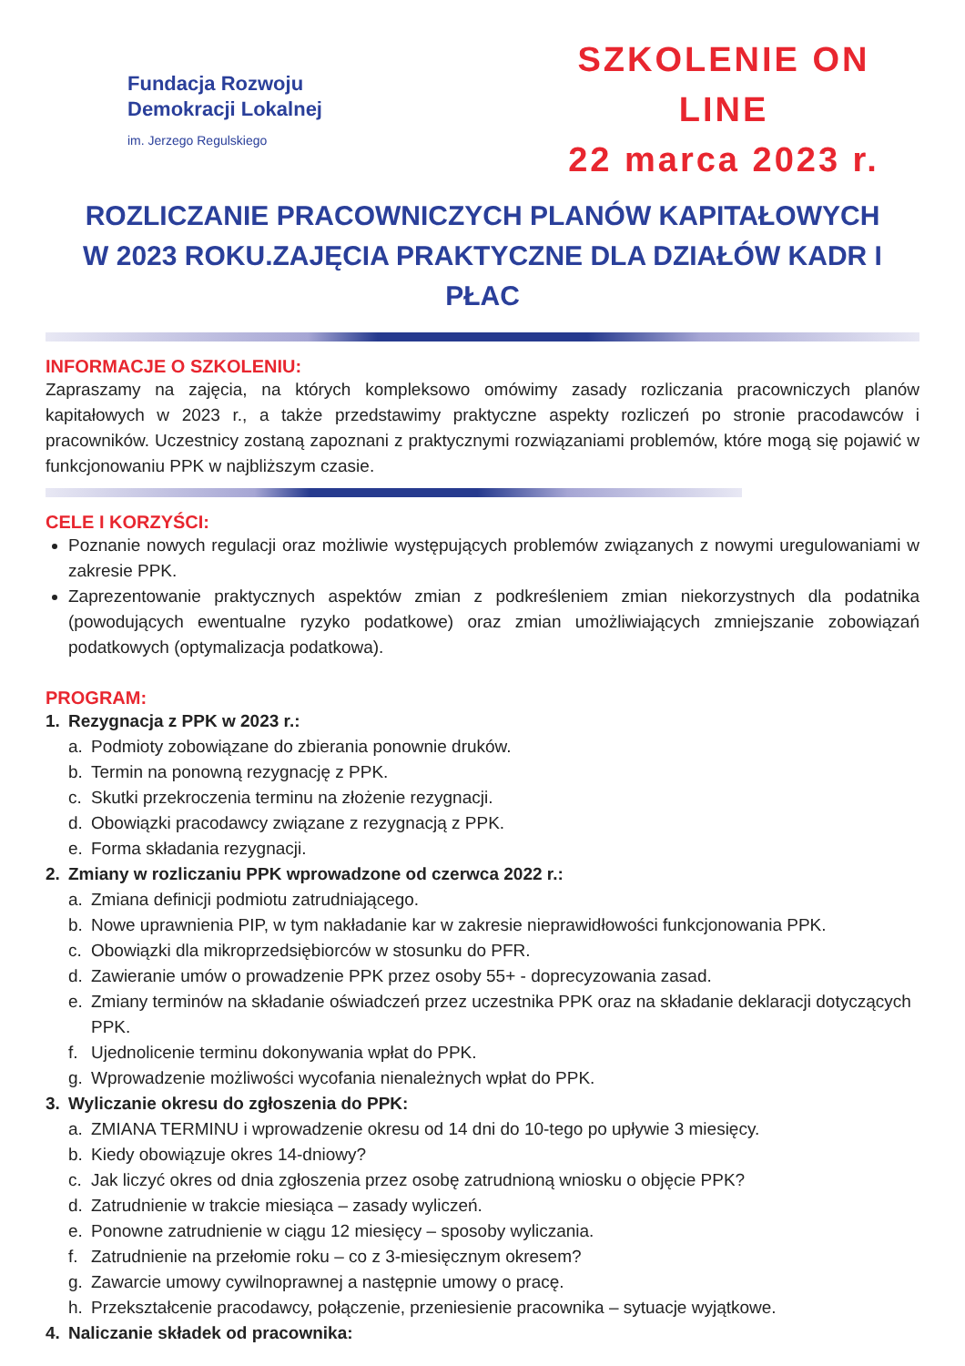Fundacja Rozwoju
Demokracji Lokalnej
im. Jerzego Regulskiego
SZKOLENIE ON LINE
22 marca 2023 r.
ROZLICZANIE PRACOWNICZYCH PLANÓW KAPITAŁOWYCH
W 2023 ROKU.ZAJĘCIA PRAKTYCZNE DLA DZIAŁÓW KADR I PŁAC
INFORMACJE O SZKOLENIU:
Zapraszamy na zajęcia, na których kompleksowo omówimy zasady rozliczania pracowniczych planów kapitałowych w 2023 r., a także przedstawimy praktyczne aspekty rozliczeń po stronie pracodawców i pracowników. Uczestnicy zostaną zapoznani z praktycznymi rozwiązaniami problemów, które mogą się pojawić w funkcjonowaniu PPK w najbliższym czasie.
CELE I KORZYŚCI:
Poznanie nowych regulacji oraz możliwie występujących problemów związanych z nowymi uregulowaniami w zakresie PPK.
Zaprezentowanie praktycznych aspektów zmian z podkreśleniem zmian niekorzystnych dla podatnika (powodujących ewentualne ryzyko podatkowe) oraz zmian umożliwiających zmniejszanie zobowiązań podatkowych (optymalizacja podatkowa).
PROGRAM:
1. Rezygnacja z PPK w 2023 r.:
a. Podmioty zobowiązane do zbierania ponownie druków.
b. Termin na ponowną rezygnację z PPK.
c. Skutki przekroczenia terminu na złożenie rezygnacji.
d. Obowiązki pracodawcy związane z rezygnacją z PPK.
e. Forma składania rezygnacji.
2. Zmiany w rozliczaniu PPK wprowadzone od czerwca 2022 r.:
a. Zmiana definicji podmiotu zatrudniającego.
b. Nowe uprawnienia PIP, w tym nakładanie kar w zakresie nieprawidłowości funkcjonowania PPK.
c. Obowiązki dla mikroprzedsiębiorców w stosunku do PFR.
d. Zawieranie umów o prowadzenie PPK przez osoby 55+ - doprecyzowania zasad.
e. Zmiany terminów na składanie oświadczeń przez uczestnika PPK oraz na składanie deklaracji dotyczących PPK.
f. Ujednolicenie terminu dokonywania wpłat do PPK.
g. Wprowadzenie możliwości wycofania nienależnych wpłat do PPK.
3. Wyliczanie okresu do zgłoszenia do PPK:
a. ZMIANA TERMINU i wprowadzenie okresu od 14 dni do 10-tego po upływie 3 miesięcy.
b. Kiedy obowiązuje okres 14-dniowy?
c. Jak liczyć okres od dnia zgłoszenia przez osobę zatrudnioną wniosku o objęcie PPK?
d. Zatrudnienie w trakcie miesiąca – zasady wyliczeń.
e. Ponowne zatrudnienie w ciągu 12 miesięcy – sposoby wyliczania.
f. Zatrudnienie na przełomie roku – co z 3-miesięcznym okresem?
g. Zawarcie umowy cywilnoprawnej a następnie umowy o pracę.
h. Przekształcenie pracodawcy, połączenie, przeniesienie pracownika – sytuacje wyjątkowe.
4. Naliczanie składek od pracownika: